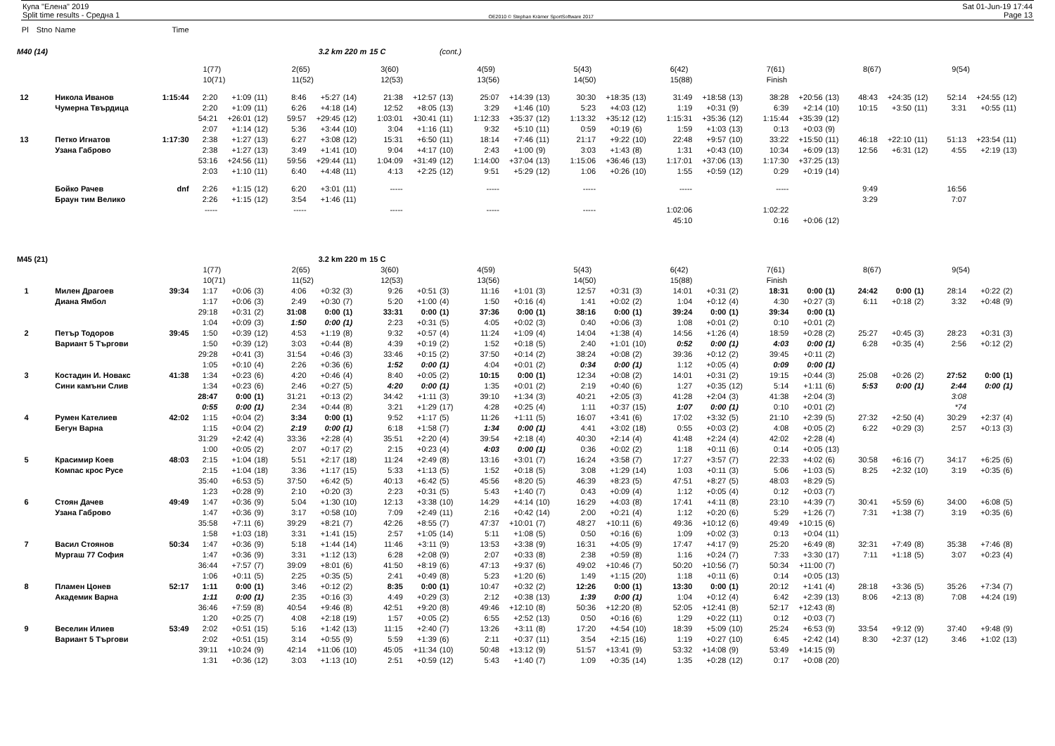Купа "Елена" 2019
Split time results - Средна 1
OE2010 © Stephan Krämer SportSoftware 2017
Sat 01-Jun-19 17:44
Page 13
| Pl | Stno | Name | Time | | | | | | | | | | | | | | | | | | | | | | | | | | | |
| M40 (14) | | | | | | | 3.2 km 220 m | | | 15 C | | (cont.) | | | | | | | | | | | | | | | | | | |
| | | | | 1(77) | | | 2(65) | | | 3(60) | | | 4(59) | | | 5(43) | | | 6(42) | | | 7(61) | | | 8(67) | | | 9(54) | | |
| | | | | 10(71) | | | 11(52) | | | 12(53) | | | 13(56) | | | 14(50) | | | 15(88) | | | Finish | | | | | | | | |
| 12 | | Никола Иванов | 1:15:44 | 2:20 | +1:09 | (11) | 8:46 | +5:27 | (14) | 21:38 | +12:57 | (13) | 25:07 | +14:39 | (13) | 30:30 | +18:35 | (13) | 31:49 | +18:58 | (13) | 38:28 | +20:56 | (13) | 48:43 | +24:35 | (12) | 52:14 | +24:55 | (12) |
| | | Чумерна Твърдица | | 2:20 | +1:09 | (11) | 6:26 | +4:18 | (14) | 12:52 | +8:05 | (13) | 3:29 | +1:46 | (10) | 5:23 | +4:03 | (12) | 1:19 | +0:31 | (9) | 6:39 | +2:14 | (10) | 10:15 | +3:50 | (11) | 3:31 | +0:55 | (11) |
| | | | | 54:21 | +26:01 | (12) | 59:57 | +29:45 | (12) | 1:03:01 | +30:41 | (11) | 1:12:33 | +35:37 | (12) | 1:13:32 | +35:12 | (12) | 1:15:31 | +35:36 | (12) | 1:15:44 | +35:39 | (12) | | | | | | |
| | | | | 2:07 | +1:14 | (12) | 5:36 | +3:44 | (10) | 3:04 | +1:16 | (11) | 9:32 | +5:10 | (11) | 0:59 | +0:19 | (6) | 1:59 | +1:03 | (13) | 0:13 | +0:03 | (9) | | | | | | |
| 13 | | Петко Игнатов | 1:17:30 | 2:38 | +1:27 | (13) | 6:27 | +3:08 | (12) | 15:31 | +6:50 | (11) | 18:14 | +7:46 | (11) | 21:17 | +9:22 | (10) | 22:48 | +9:57 | (10) | 33:22 | +15:50 | (11) | 46:18 | +22:10 | (11) | 51:13 | +23:54 | (11) |
| | | Узана Габрово | | 2:38 | +1:27 | (13) | 3:49 | +1:41 | (10) | 9:04 | +4:17 | (10) | 2:43 | +1:00 | (9) | 3:03 | +1:43 | (8) | 1:31 | +0:43 | (10) | 10:34 | +6:09 | (13) | 12:56 | +6:31 | (12) | 4:55 | +2:19 | (13) |
| | | | | 53:16 | +24:56 | (11) | 59:56 | +29:44 | (11) | 1:04:09 | +31:49 | (12) | 1:14:00 | +37:04 | (13) | 1:15:06 | +36:46 | (13) | 1:17:01 | +37:06 | (13) | 1:17:30 | +37:25 | (13) | | | | | | |
| | | | | 2:03 | +1:10 | (11) | 6:40 | +4:48 | (11) | 4:13 | +2:25 | (12) | 9:51 | +5:29 | (12) | 1:06 | +0:26 | (10) | 1:55 | +0:59 | (12) | 0:29 | +0:19 | (14) | | | | | | |
| | | Бойко Рачев | dnf | 2:26 | +1:15 | (12) | 6:20 | +3:01 | (11) | ----- | | | ----- | | | ----- | | | ----- | | | ----- | | | 9:49 | | | 16:56 | | |
| | | Браун тим Велико | | 2:26 | +1:15 | (12) | 3:54 | +1:46 | (11) | | | | | | | | | | | | | | | | 3:29 | | | 7:07 | | |
| | | | | ----- | | | ----- | | | ----- | | | ----- | | | ----- | | | 1:02:06 | | | 1:02:22 | | | | | | | | |
| | | | | | | | | | | | | | | | | | | | 45:10 | | | 0:16 | +0:06 | (12) | | | | | | |
| M45 (21) | | | | | | | 3.2 km 220 m | | | 15 C | | | | | | | | | | | | | | | | | | | | |
| | | | | 1(77) | | | 2(65) | | | 3(60) | | | 4(59) | | | 5(43) | | | 6(42) | | | 7(61) | | | 8(67) | | | 9(54) | | |
| | | | | 10(71) | | | 11(52) | | | 12(53) | | | 13(56) | | | 14(50) | | | 15(88) | | | Finish | | | | | | | | |
| 1 | | Милен Драгоев | 39:34 | 1:17 | +0:06 | (3) | 4:06 | +0:32 | (3) | 9:26 | +0:51 | (3) | 11:16 | +1:01 | (3) | 12:57 | +0:31 | (3) | 14:01 | +0:31 | (2) | 18:31 | 0:00 | (1) | 24:42 | 0:00 | (1) | 28:14 | +0:22 | (2) |
| | | Диана Ямбол | | 1:17 | +0:06 | (3) | 2:49 | +0:30 | (7) | 5:20 | +1:00 | (4) | 1:50 | +0:16 | (4) | 1:41 | +0:02 | (2) | 1:04 | +0:12 | (4) | 4:30 | +0:27 | (3) | 6:11 | +0:18 | (2) | 3:32 | +0:48 | (9) |
| | | | | 29:18 | +0:31 | (2) | 31:08 | 0:00 | (1) | 33:31 | 0:00 | (1) | 37:36 | 0:00 | (1) | 38:16 | 0:00 | (1) | 39:24 | 0:00 | (1) | 39:34 | 0:00 | (1) | | | | | | |
| | | | | 1:04 | +0:09 | (3) | 1:50 | 0:00 | (1) | 2:23 | +0:31 | (5) | 4:05 | +0:02 | (3) | 0:40 | +0:06 | (3) | 1:08 | +0:01 | (2) | 0:10 | +0:01 | (2) | | | | | | |
| 2 | | Петър Тодоров | 39:45 | 1:50 | +0:39 | (12) | 4:53 | +1:19 | (8) | 9:32 | +0:57 | (4) | 11:24 | +1:09 | (4) | 14:04 | +1:38 | (4) | 14:56 | +1:26 | (4) | 18:59 | +0:28 | (2) | 25:27 | +0:45 | (3) | 28:23 | +0:31 | (3) |
| | | Вариант 5 Търгови | | 1:50 | +0:39 | (12) | 3:03 | +0:44 | (8) | 4:39 | +0:19 | (2) | 1:52 | +0:18 | (5) | 2:40 | +1:01 | (10) | 0:52 | 0:00 | (1) | 4:03 | 0:00 | (1) | 6:28 | +0:35 | (4) | 2:56 | +0:12 | (2) |
| | | | | 29:28 | +0:41 | (3) | 31:54 | +0:46 | (3) | 33:46 | +0:15 | (2) | 37:50 | +0:14 | (2) | 38:24 | +0:08 | (2) | 39:36 | +0:12 | (2) | 39:45 | +0:11 | (2) | | | | | | |
| | | | | 1:05 | +0:10 | (4) | 2:26 | +0:36 | (6) | 1:52 | 0:00 | (1) | 4:04 | +0:01 | (2) | 0:34 | 0:00 | (1) | 1:12 | +0:05 | (4) | 0:09 | 0:00 | (1) | | | | | | |
| 3 | | Костадин И. Новакс | 41:38 | 1:34 | +0:23 | (6) | 4:20 | +0:46 | (4) | 8:40 | +0:05 | (2) | 10:15 | 0:00 | (1) | 12:34 | +0:08 | (2) | 14:01 | +0:31 | (2) | 19:15 | +0:44 | (3) | 25:08 | +0:26 | (2) | 27:52 | 0:00 | (1) |
| | | Сини камъни Слив | | 1:34 | +0:23 | (6) | 2:46 | +0:27 | (5) | 4:20 | 0:00 | (1) | 1:35 | +0:01 | (2) | 2:19 | +0:40 | (6) | 1:27 | +0:35 | (12) | 5:14 | +1:11 | (6) | 5:53 | 0:00 | (1) | 2:44 | 0:00 | (1) |
| | | | | 28:47 | 0:00 | (1) | 31:21 | +0:13 | (2) | 34:42 | +1:11 | (3) | 39:10 | +1:34 | (3) | 40:21 | +2:05 | (3) | 41:28 | +2:04 | (3) | 41:38 | +2:04 | (3) | | | | 3:08 | | |
| | | | | 0:55 | 0:00 | (1) | 2:34 | +0:44 | (8) | 3:21 | +1:29 | (17) | 4:28 | +0:25 | (4) | 1:11 | +0:37 | (15) | 1:07 | 0:00 | (1) | 0:10 | +0:01 | (2) | | | | *74 | | |
| 4 | | Румен Кателиев | 42:02 | 1:15 | +0:04 | (2) | 3:34 | 0:00 | (1) | 9:52 | +1:17 | (5) | 11:26 | +1:11 | (5) | 16:07 | +3:41 | (6) | 17:02 | +3:32 | (5) | 21:10 | +2:39 | (5) | 27:32 | +2:50 | (4) | 30:29 | +2:37 | (4) |
| | | Бегун Варна | | 1:15 | +0:04 | (2) | 2:19 | 0:00 | (1) | 6:18 | +1:58 | (7) | 1:34 | 0:00 | (1) | 4:41 | +3:02 | (18) | 0:55 | +0:03 | (2) | 4:08 | +0:05 | (2) | 6:22 | +0:29 | (3) | 2:57 | +0:13 | (3) |
| | | | | 31:29 | +2:42 | (4) | 33:36 | +2:28 | (4) | 35:51 | +2:20 | (4) | 39:54 | +2:18 | (4) | 40:30 | +2:14 | (4) | 41:48 | +2:24 | (4) | 42:02 | +2:28 | (4) | | | | | | |
| | | | | 1:00 | +0:05 | (2) | 2:07 | +0:17 | (2) | 2:15 | +0:23 | (4) | 4:03 | 0:00 | (1) | 0:36 | +0:02 | (2) | 1:18 | +0:11 | (6) | 0:14 | +0:05 | (13) | | | | | | |
| 5 | | Красимир Коев | 48:03 | 2:15 | +1:04 | (18) | 5:51 | +2:17 | (18) | 11:24 | +2:49 | (8) | 13:16 | +3:01 | (7) | 16:24 | +3:58 | (7) | 17:27 | +3:57 | (7) | 22:33 | +4:02 | (6) | 30:58 | +6:16 | (7) | 34:17 | +6:25 | (6) |
| | | Компас крос Русе | | 2:15 | +1:04 | (18) | 3:36 | +1:17 | (15) | 5:33 | +1:13 | (5) | 1:52 | +0:18 | (5) | 3:08 | +1:29 | (14) | 1:03 | +0:11 | (3) | 5:06 | +1:03 | (5) | 8:25 | +2:32 | (10) | 3:19 | +0:35 | (6) |
| | | | | 35:40 | +6:53 | (5) | 37:50 | +6:42 | (5) | 40:13 | +6:42 | (5) | 45:56 | +8:20 | (5) | 46:39 | +8:23 | (5) | 47:51 | +8:27 | (5) | 48:03 | +8:29 | (5) | | | | | | |
| | | | | 1:23 | +0:28 | (9) | 2:10 | +0:20 | (3) | 2:23 | +0:31 | (5) | 5:43 | +1:40 | (7) | 0:43 | +0:09 | (4) | 1:12 | +0:05 | (4) | 0:12 | +0:03 | (7) | | | | | | |
| 6 | | Стоян Дачев | 49:49 | 1:47 | +0:36 | (9) | 5:04 | +1:30 | (10) | 12:13 | +3:38 | (10) | 14:29 | +4:14 | (10) | 16:29 | +4:03 | (8) | 17:41 | +4:11 | (8) | 23:10 | +4:39 | (7) | 30:41 | +5:59 | (6) | 34:00 | +6:08 | (5) |
| | | Узана Габрово | | 1:47 | +0:36 | (9) | 3:17 | +0:58 | (10) | 7:09 | +2:49 | (11) | 2:16 | +0:42 | (14) | 2:00 | +0:21 | (4) | 1:12 | +0:20 | (6) | 5:29 | +1:26 | (7) | 7:31 | +1:38 | (7) | 3:19 | +0:35 | (6) |
| | | | | 35:58 | +7:11 | (6) | 39:29 | +8:21 | (7) | 42:26 | +8:55 | (7) | 47:37 | +10:01 | (7) | 48:27 | +10:11 | (6) | 49:36 | +10:12 | (6) | 49:49 | +10:15 | (6) | | | | | | |
| | | | | 1:58 | +1:03 | (18) | 3:31 | +1:41 | (15) | 2:57 | +1:05 | (14) | 5:11 | +1:08 | (5) | 0:50 | +0:16 | (6) | 1:09 | +0:02 | (3) | 0:13 | +0:04 | (11) | | | | | | |
| 7 | | Васил Стоянов | 50:34 | 1:47 | +0:36 | (9) | 5:18 | +1:44 | (14) | 11:46 | +3:11 | (9) | 13:53 | +3:38 | (9) | 16:31 | +4:05 | (9) | 17:47 | +4:17 | (9) | 25:20 | +6:49 | (8) | 32:31 | +7:49 | (8) | 35:38 | +7:46 | (8) |
| | | Мургаш 77 София | | 1:47 | +0:36 | (9) | 3:31 | +1:12 | (13) | 6:28 | +2:08 | (9) | 2:07 | +0:33 | (8) | 2:38 | +0:59 | (8) | 1:16 | +0:24 | (7) | 7:33 | +3:30 | (17) | 7:11 | +1:18 | (5) | 3:07 | +0:23 | (4) |
| | | | | 36:44 | +7:57 | (7) | 39:09 | +8:01 | (6) | 41:50 | +8:19 | (6) | 47:13 | +9:37 | (6) | 49:02 | +10:46 | (7) | 50:20 | +10:56 | (7) | 50:34 | +11:00 | (7) | | | | | | |
| | | | | 1:06 | +0:11 | (5) | 2:25 | +0:35 | (5) | 2:41 | +0:49 | (8) | 5:23 | +1:20 | (6) | 1:49 | +1:15 | (20) | 1:18 | +0:11 | (6) | 0:14 | +0:05 | (13) | | | | | | |
| 8 | | Пламен Цонев | 52:17 | 1:11 | 0:00 | (1) | 3:46 | +0:12 | (2) | 8:35 | 0:00 | (1) | 10:47 | +0:32 | (2) | 12:26 | 0:00 | (1) | 13:30 | 0:00 | (1) | 20:12 | +1:41 | (4) | 28:18 | +3:36 | (5) | 35:26 | +7:34 | (7) |
| | | Академик Варна | | 1:11 | 0:00 | (1) | 2:35 | +0:16 | (3) | 4:49 | +0:29 | (3) | 2:12 | +0:38 | (13) | 1:39 | 0:00 | (1) | 1:04 | +0:12 | (4) | 6:42 | +2:39 | (13) | 8:06 | +2:13 | (8) | 7:08 | +4:24 | (19) |
| | | | | 36:46 | +7:59 | (8) | 40:54 | +9:46 | (8) | 42:51 | +9:20 | (8) | 49:46 | +12:10 | (8) | 50:36 | +12:20 | (8) | 52:05 | +12:41 | (8) | 52:17 | +12:43 | (8) | | | | | | |
| | | | | 1:20 | +0:25 | (7) | 4:08 | +2:18 | (19) | 1:57 | +0:05 | (2) | 6:55 | +2:52 | (13) | 0:50 | +0:16 | (6) | 1:29 | +0:22 | (11) | 0:12 | +0:03 | (7) | | | | | | |
| 9 | | Веселин Илиев | 53:49 | 2:02 | +0:51 | (15) | 5:16 | +1:42 | (13) | 11:15 | +2:40 | (7) | 13:26 | +3:11 | (8) | 17:20 | +4:54 | (10) | 18:39 | +5:09 | (10) | 25:24 | +6:53 | (9) | 33:54 | +9:12 | (9) | 37:40 | +9:48 | (9) |
| | | Вариант 5 Търгови | | 2:02 | +0:51 | (15) | 3:14 | +0:55 | (9) | 5:59 | +1:39 | (6) | 2:11 | +0:37 | (11) | 3:54 | +2:15 | (16) | 1:19 | +0:27 | (10) | 6:45 | +2:42 | (14) | 8:30 | +2:37 | (12) | 3:46 | +1:02 | (13) |
| | | | | 39:11 | +10:24 | (9) | 42:14 | +11:06 | (10) | 45:05 | +11:34 | (10) | 50:48 | +13:12 | (9) | 51:57 | +13:41 | (9) | 53:32 | +14:08 | (9) | 53:49 | +14:15 | (9) | | | | | | |
| | | | | 1:31 | +0:36 | (12) | 3:03 | +1:13 | (10) | 2:51 | +0:59 | (12) | 5:43 | +1:40 | (7) | 1:09 | +0:35 | (14) | 1:35 | +0:28 | (12) | 0:17 | +0:08 | (20) | | | | | | |